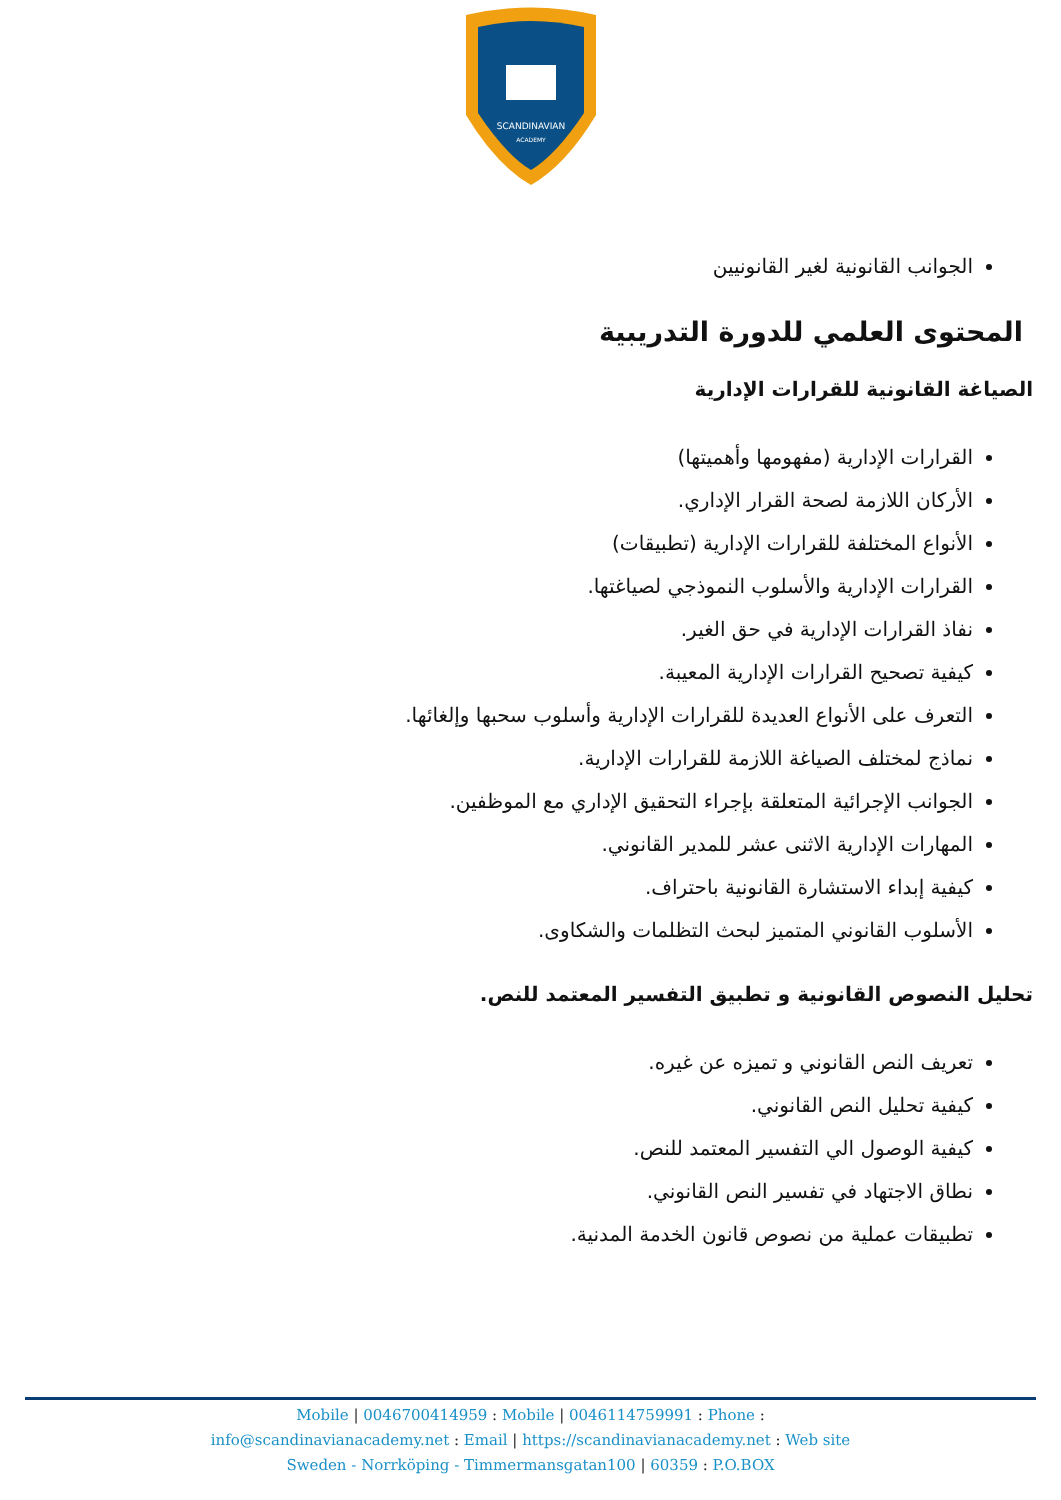SCANDINAVIAN
ACADEMY
الجوانب القانونية لغير القانونيين
المحتوى العلمي للدورة التدريبية
الصياغة القانونية للقرارات الإدارية
القرارات الإدارية (مفهومها وأهميتها)
الأركان اللازمة لصحة القرار الإداري.
الأنواع المختلفة للقرارات الإدارية (تطبيقات)
القرارات الإدارية والأسلوب النموذجي لصياغتها.
نفاذ القرارات الإدارية في حق الغير.
كيفية تصحيح القرارات الإدارية المعيبة.
التعرف على الأنواع العديدة للقرارات الإدارية وأسلوب سحبها وإلغائها.
نماذج لمختلف الصياغة اللازمة للقرارات الإدارية.
الجوانب الإجرائية المتعلقة بإجراء التحقيق الإداري مع الموظفين.
المهارات الإدارية الاثنى عشر للمدير القانوني.
كيفية إبداء الاستشارة القانونية باحتراف.
الأسلوب القانوني المتميز لبحث التظلمات والشكاوى.
تحليل النصوص القانونية و تطبيق التفسير المعتمد للنص.
تعريف النص القانوني و تميزه عن غيره.
كيفية تحليل النص القانوني.
كيفية الوصول الي التفسير المعتمد للنص.
نطاق الاجتهاد في تفسير النص القانوني.
تطبيقات عملية من نصوص قانون الخدمة المدنية.
Mobile | 0046700414959 : Mobile | 0046114759991 : Phone :
info@scandinavianacademy.net : Email | https://scandinavianacademy.net : Web site
Sweden - Norrköping - Timmermansgatan100 | 60359 : P.O.BOX